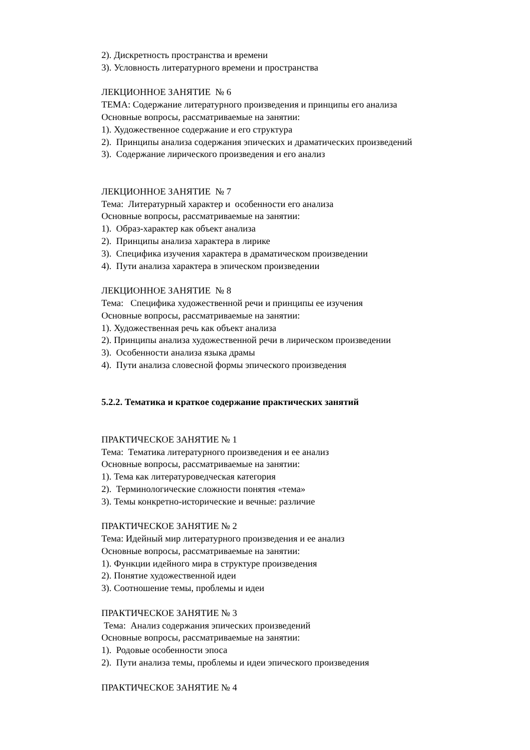2). Дискретность пространства и времени
3). Условность литературного времени и пространства
ЛЕКЦИОННОЕ ЗАНЯТИЕ № 6
ТЕМА: Содержание литературного произведения и принципы его анализа
Основные вопросы, рассматриваемые на занятии:
1). Художественное содержание и его структура
2). Принципы анализа содержания эпических и драматических произведений
3). Содержание лирического произведения и его анализ
ЛЕКЦИОННОЕ ЗАНЯТИЕ № 7
Тема: Литературный характер и особенности его анализа
Основные вопросы, рассматриваемые на занятии:
1). Образ-характер как объект анализа
2). Принципы анализа характера в лирике
3). Специфика изучения характера в драматическом произведении
4). Пути анализа характера в эпическом произведении
ЛЕКЦИОННОЕ ЗАНЯТИЕ № 8
Тема: Специфика художественной речи и принципы ее изучения
Основные вопросы, рассматриваемые на занятии:
1). Художественная речь как объект анализа
2). Принципы анализа художественной речи в лирическом произведении
3). Особенности анализа языка драмы
4). Пути анализа словесной формы эпического произведения
5.2.2. Тематика и краткое содержание практических занятий
ПРАКТИЧЕСКОЕ ЗАНЯТИЕ № 1
Тема: Тематика литературного произведения и ее анализ
Основные вопросы, рассматриваемые на занятии:
1). Тема как литературоведческая категория
2). Терминологические сложности понятия «тема»
3). Темы конкретно-исторические и вечные: различие
ПРАКТИЧЕСКОЕ ЗАНЯТИЕ № 2
Тема: Идейный мир литературного произведения и ее анализ
Основные вопросы, рассматриваемые на занятии:
1). Функции идейного мира в структуре произведения
2). Понятие художественной идеи
3). Соотношение темы, проблемы и идеи
ПРАКТИЧЕСКОЕ ЗАНЯТИЕ № 3
Тема: Анализ содержания эпических произведений
Основные вопросы, рассматриваемые на занятии:
1). Родовые особенности эпоса
2). Пути анализа темы, проблемы и идеи эпического произведения
ПРАКТИЧЕСКОЕ ЗАНЯТИЕ № 4